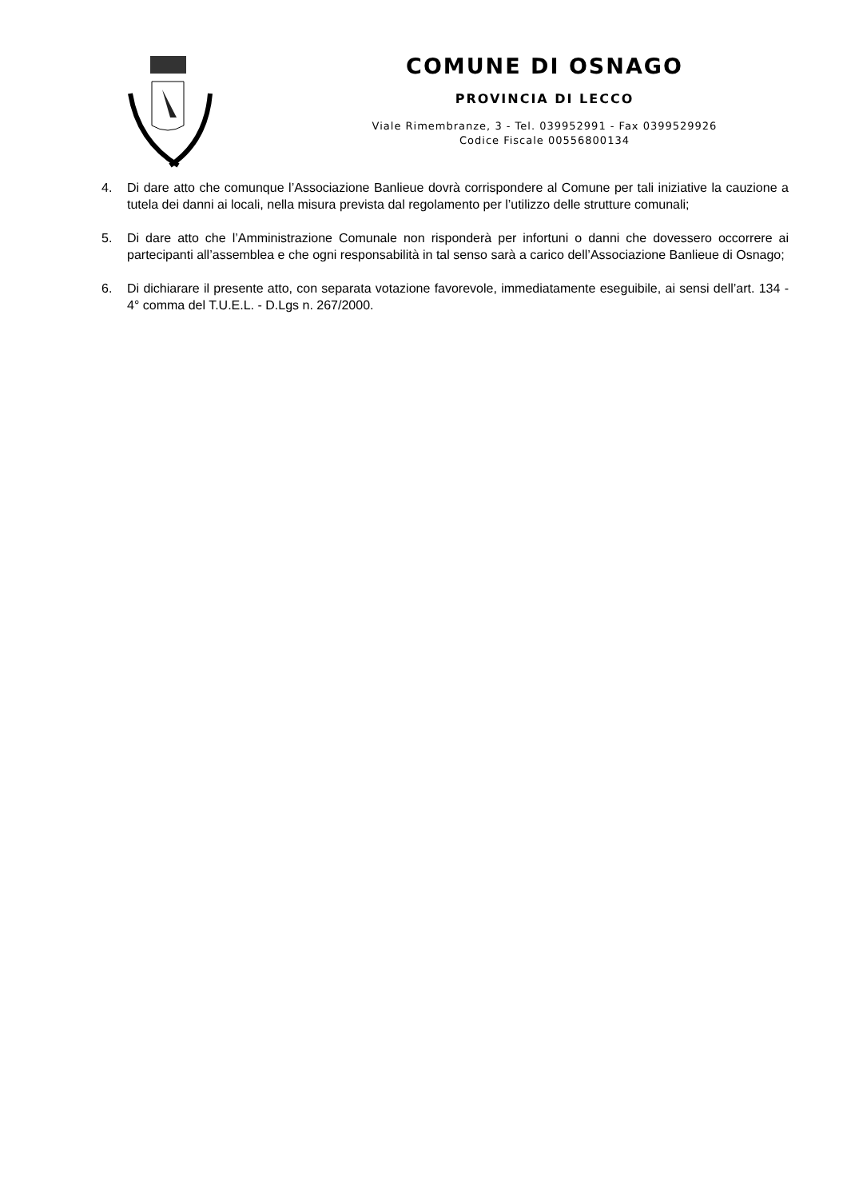COMUNE DI OSNAGO
PROVINCIA DI LECCO
Viale Rimembranze, 3 - Tel. 039952991 - Fax 0399529926
Codice Fiscale 00556800134
4. Di dare atto che comunque l’Associazione Banlieue dovrà corrispondere al Comune per tali iniziative la cauzione a tutela dei danni ai locali, nella misura prevista dal regolamento per l’utilizzo delle strutture comunali;
5. Di dare atto che l’Amministrazione Comunale non risponderà per infortuni o danni che dovessero occorrere ai partecipanti all’assemblea e che ogni responsabilità in tal senso sarà a carico dell’Associazione Banlieue di Osnago;
6. Di dichiarare il presente atto, con separata votazione favorevole, immediatamente eseguibile, ai sensi dell’art. 134 - 4° comma del T.U.E.L. - D.Lgs n. 267/2000.